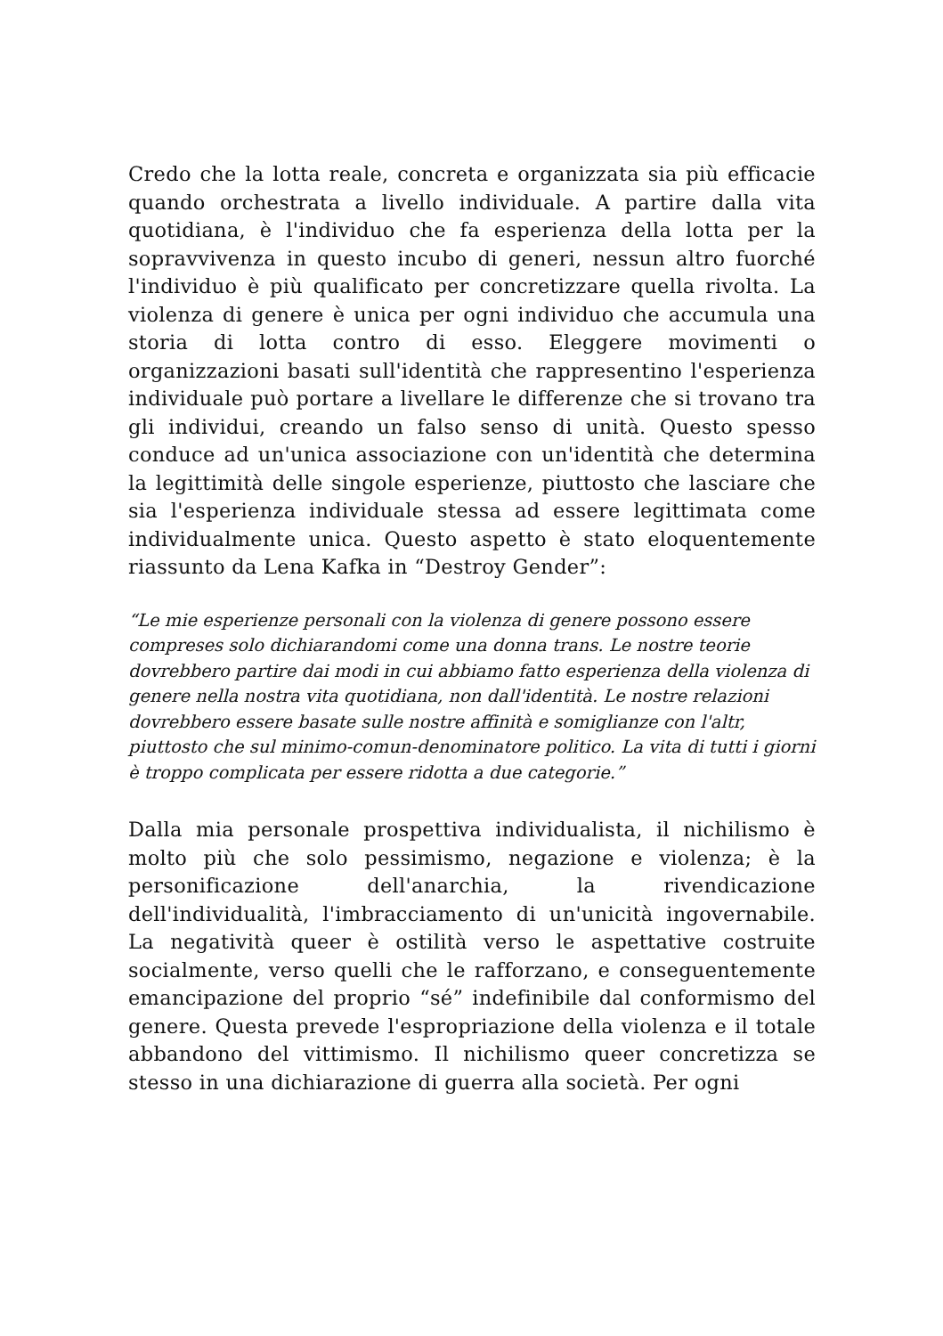Credo che la lotta reale, concreta e organizzata sia più efficacie quando orchestrata a livello individuale. A partire dalla vita quotidiana, è l'individuo che fa esperienza della lotta per la sopravvivenza in questo incubo di generi, nessun altro fuorché l'individuo è più qualificato per concretizzare quella rivolta. La violenza di genere è unica per ogni individuo che accumula una storia di lotta contro di esso. Eleggere movimenti o organizzazioni basati sull'identità che rappresentino l'esperienza individuale può portare a livellare le differenze che si trovano tra gli individui, creando un falso senso di unità. Questo spesso conduce ad un'unica associazione con un'identità che determina la legittimità delle singole esperienze, piuttosto che lasciare che sia l'esperienza individuale stessa ad essere legittimata come individualmente unica. Questo aspetto è stato eloquentemente riassunto da Lena Kafka in “Destroy Gender”:
“Le mie esperienze personali con la violenza di genere possono essere compreses solo dichiarandomi come una donna trans. Le nostre teorie dovrebbero partire dai modi in cui abbiamo fatto esperienza della violenza di genere nella nostra vita quotidiana, non dall'identità. Le nostre relazioni dovrebbero essere basate sulle nostre affinità e somiglianze con l'altr, piuttosto che sul minimo-comun-denominatore politico. La vita di tutti i giorni è troppo complicata per essere ridotta a due categorie.”
Dalla mia personale prospettiva individualista, il nichilismo è molto più che solo pessimismo, negazione e violenza; è la personificazione dell'anarchia, la rivendicazione dell'individualità, l'imbracciamento di un'unicità ingovernabile. La negatività queer è ostilità verso le aspettative costruite socialmente, verso quelli che le rafforzano, e conseguentemente emancipazione del proprio “sé” indefinibile dal conformismo del genere. Questa prevede l'espropriazione della violenza e il totale abbandono del vittimismo. Il nichilismo queer concretizza se stesso in una dichiarazione di guerra alla società. Per ogni